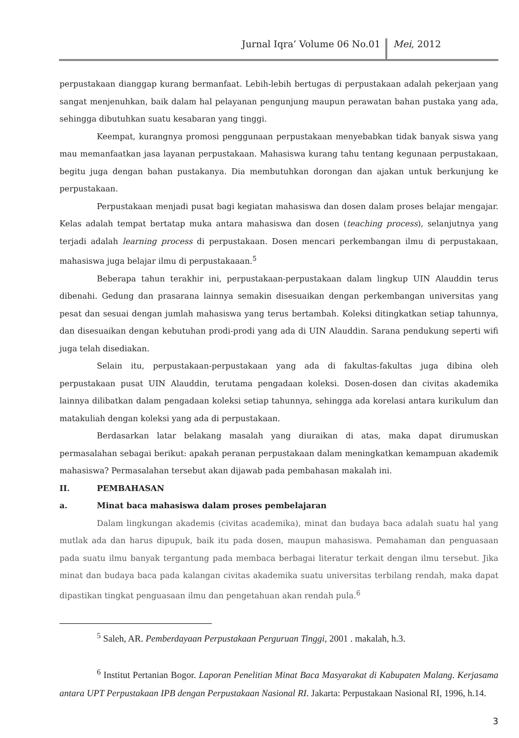Jurnal Iqra’ Volume 06 No.01 Mei, 2012
perpustakaan dianggap kurang bermanfaat. Lebih-lebih bertugas di perpustakaan adalah pekerjaan yang sangat menjenuhkan, baik dalam hal pelayanan pengunjung maupun perawatan bahan pustaka yang ada, sehingga dibutuhkan suatu kesabaran yang tinggi.
Keempat, kurangnya promosi penggunaan perpustakaan menyebabkan tidak banyak siswa yang mau memanfaatkan jasa layanan perpustakaan. Mahasiswa kurang tahu tentang kegunaan perpustakaan, begitu juga dengan bahan pustakanya. Dia membutuhkan dorongan dan ajakan untuk berkunjung ke perpustakaan.
Perpustakaan menjadi pusat bagi kegiatan mahasiswa dan dosen dalam proses belajar mengajar. Kelas adalah tempat bertatap muka antara mahasiswa dan dosen (teaching process), selanjutnya yang terjadi adalah learning process di perpustakaan. Dosen mencari perkembangan ilmu di perpustakaan, mahasiswa juga belajar ilmu di perpustakaaan.<sup>5</sup>
Beberapa tahun terakhir ini, perpustakaan-perpustakaan dalam lingkup UIN Alauddin terus dibenahi. Gedung dan prasarana lainnya semakin disesuaikan dengan perkembangan universitas yang pesat dan sesuai dengan jumlah mahasiswa yang terus bertambah. Koleksi ditingkatkan setiap tahunnya, dan disesuaikan dengan kebutuhan prodi-prodi yang ada di UIN Alauddin. Sarana pendukung seperti wifi juga telah disediakan.
Selain itu, perpustakaan-perpustakaan yang ada di fakultas-fakultas juga dibina oleh perpustakaan pusat UIN Alauddin, terutama pengadaan koleksi. Dosen-dosen dan civitas akademika lainnya dilibatkan dalam pengadaan koleksi setiap tahunnya, sehingga ada korelasi antara kurikulum dan matakuliah dengan koleksi yang ada di perpustakaan.
Berdasarkan latar belakang masalah yang diuraikan di atas, maka dapat dirumuskan permasalahan sebagai berikut: apakah peranan perpustakaan dalam meningkatkan kemampuan akademik mahasiswa? Permasalahan tersebut akan dijawab pada pembahasan makalah ini.
II. PEMBAHASAN
a. Minat baca mahasiswa dalam proses pembelajaran
Dalam lingkungan akademis (civitas academika), minat dan budaya baca adalah suatu hal yang mutlak ada dan harus dipupuk, baik itu pada dosen, maupun mahasiswa. Pemahaman dan penguasaan pada suatu ilmu banyak tergantung pada membaca berbagai literatur terkait dengan ilmu tersebut. Jika minat dan budaya baca pada kalangan civitas akademika suatu universitas terbilang rendah, maka dapat dipastikan tingkat penguasaan ilmu dan pengetahuan akan rendah pula.<sup>6</sup>
<sup>5</sup> Saleh, AR. Pemberdayaan Perpustakaan Perguruan Tinggi, 2001 . makalah, h.3.
<sup>6</sup> Institut Pertanian Bogor. Laporan Penelitian Minat Baca Masyarakat di Kabupaten Malang. Kerjasama antara UPT Perpustakaan IPB dengan Perpustakaan Nasional RI. Jakarta: Perpustakaan Nasional RI, 1996, h.14.
3